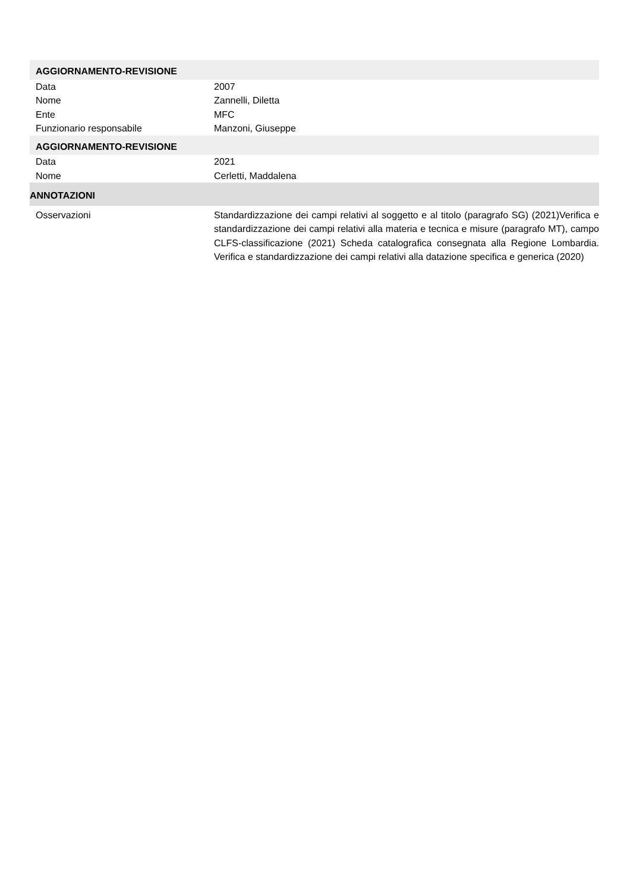| AGGIORNAMENTO-REVISIONE | |
| --- | --- |
| Data | 2007 |
| Nome | Zannelli, Diletta |
| Ente | MFC |
| Funzionario responsabile | Manzoni, Giuseppe |
| AGGIORNAMENTO-REVISIONE | |
| Data | 2021 |
| Nome | Cerletti, Maddalena |
| ANNOTAZIONI | |
| Osservazioni | Standardizzazione dei campi relativi al soggetto e al titolo (paragrafo SG) (2021)Verifica e standardizzazione dei campi relativi alla materia e tecnica e misure (paragrafo MT), campo CLFS-classificazione (2021) Scheda catalografica consegnata alla Regione Lombardia. Verifica e standardizzazione dei campi relativi alla datazione specifica e generica (2020) |